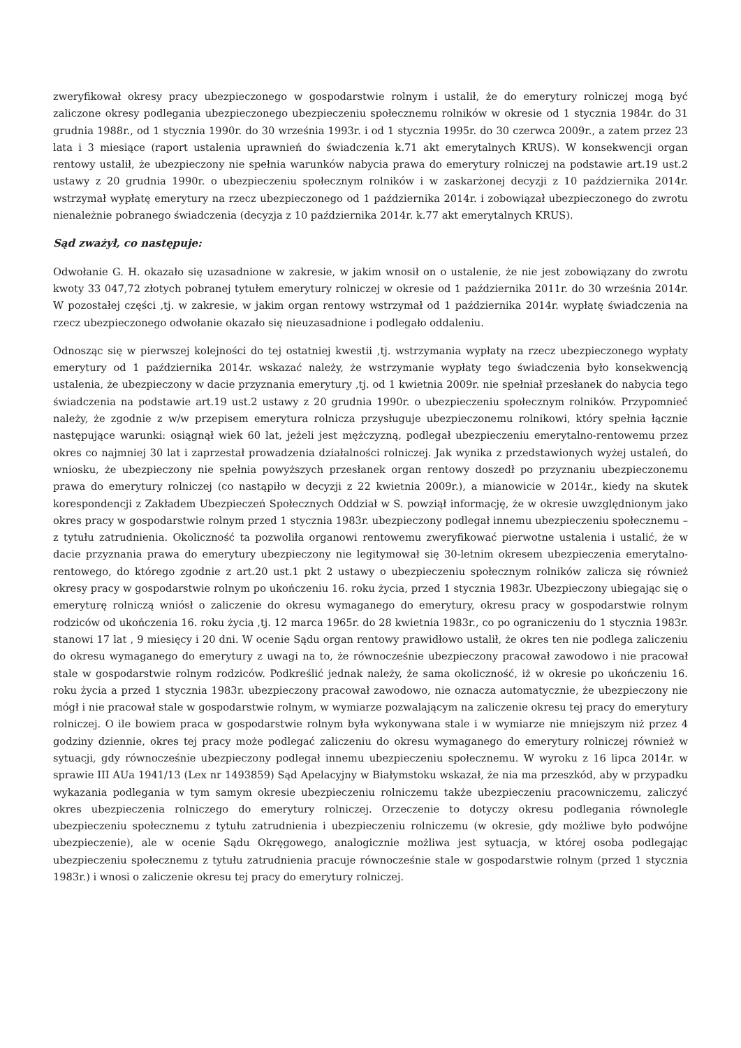zweryfikował okresy pracy ubezpieczonego w gospodarstwie rolnym i ustalił, że do emerytury rolniczej mogą być zaliczone okresy podlegania ubezpieczonego ubezpieczeniu społecznemu rolników w okresie od 1 stycznia 1984r. do 31 grudnia 1988r., od 1 stycznia 1990r. do 30 września 1993r. i od 1 stycznia 1995r. do 30 czerwca 2009r., a zatem przez 23 lata i 3 miesiące (raport ustalenia uprawnień do świadczenia k.71 akt emerytalnych KRUS). W konsekwencji organ rentowy ustalił, że ubezpieczony nie spełnia warunków nabycia prawa do emerytury rolniczej na podstawie art.19 ust.2 ustawy z 20 grudnia 1990r. o ubezpieczeniu społecznym rolników i w zaskarżonej decyzji z 10 października 2014r. wstrzymał wypłatę emerytury na rzecz ubezpieczonego od 1 października 2014r. i zobowiązał ubezpieczonego do zwrotu nienależnie pobranego świadczenia (decyzja z 10 października 2014r. k.77 akt emerytalnych KRUS).
Sąd zważył, co następuje:
Odwołanie G. H. okazało się uzasadnione w zakresie, w jakim wnosił on o ustalenie, że nie jest zobowiązany do zwrotu kwoty 33 047,72 złotych pobranej tytułem emerytury rolniczej w okresie od 1 października 2011r. do 30 września 2014r. W pozostałej części ,tj. w zakresie, w jakim organ rentowy wstrzymał od 1 października 2014r. wypłatę świadczenia na rzecz ubezpieczonego odwołanie okazało się nieuzasadnione i podlegało oddaleniu.
Odnosząc się w pierwszej kolejności do tej ostatniej kwestii ,tj. wstrzymania wypłaty na rzecz ubezpieczonego wypłaty emerytury od 1 października 2014r. wskazać należy, że wstrzymanie wypłaty tego świadczenia było konsekwencją ustalenia, że ubezpieczony w dacie przyznania emerytury ,tj. od 1 kwietnia 2009r. nie spełniał przesłanek do nabycia tego świadczenia na podstawie art.19 ust.2 ustawy z 20 grudnia 1990r. o ubezpieczeniu społecznym rolników. Przypomnieć należy, że zgodnie z w/w przepisem emerytura rolnicza przysługuje ubezpieczonemu rolnikowi, który spełnia łącznie następujące warunki: osiągnął wiek 60 lat, jeżeli jest mężczyzną, podlegał ubezpieczeniu emerytalno-rentowemu przez okres co najmniej 30 lat i zaprzestał prowadzenia działalności rolniczej. Jak wynika z przedstawionych wyżej ustaleń, do wniosku, że ubezpieczony nie spełnia powyższych przesłanek organ rentowy doszedł po przyznaniu ubezpieczonemu prawa do emerytury rolniczej (co nastąpiło w decyzji z 22 kwietnia 2009r.), a mianowicie w 2014r., kiedy na skutek korespondencji z Zakładem Ubezpieczeń Społecznych Oddział w S. powziął informację, że w okresie uwzględnionym jako okres pracy w gospodarstwie rolnym przed 1 stycznia 1983r. ubezpieczony podlegał innemu ubezpieczeniu społecznemu – z tytułu zatrudnienia. Okoliczność ta pozwoliła organowi rentowemu zweryfikować pierwotne ustalenia i ustalić, że w dacie przyznania prawa do emerytury ubezpieczony nie legitymował się 30-letnim okresem ubezpieczenia emerytalno-rentowego, do którego zgodnie z art.20 ust.1 pkt 2 ustawy o ubezpieczeniu społecznym rolników zalicza się również okresy pracy w gospodarstwie rolnym po ukończeniu 16. roku życia, przed 1 stycznia 1983r. Ubezpieczony ubiegając się o emeryturę rolniczą wniósł o zaliczenie do okresu wymaganego do emerytury, okresu pracy w gospodarstwie rolnym rodziców od ukończenia 16. roku życia ,tj. 12 marca 1965r. do 28 kwietnia 1983r., co po ograniczeniu do 1 stycznia 1983r. stanowi 17 lat , 9 miesięcy i 20 dni. W ocenie Sądu organ rentowy prawidłowo ustalił, że okres ten nie podlega zaliczeniu do okresu wymaganego do emerytury z uwagi na to, że równocześnie ubezpieczony pracował zawodowo i nie pracował stale w gospodarstwie rolnym rodziców. Podkreślić jednak należy, że sama okoliczność, iż w okresie po ukończeniu 16. roku życia a przed 1 stycznia 1983r. ubezpieczony pracował zawodowo, nie oznacza automatycznie, że ubezpieczony nie mógł i nie pracował stale w gospodarstwie rolnym, w wymiarze pozwalającym na zaliczenie okresu tej pracy do emerytury rolniczej. O ile bowiem praca w gospodarstwie rolnym była wykonywana stale i w wymiarze nie mniejszym niż przez 4 godziny dziennie, okres tej pracy może podlegać zaliczeniu do okresu wymaganego do emerytury rolniczej również w sytuacji, gdy równocześnie ubezpieczony podlegał innemu ubezpieczeniu społecznemu. W wyroku z 16 lipca 2014r. w sprawie III AUa 1941/13 (Lex nr 1493859) Sąd Apelacyjny w Białymstoku wskazał, że nia ma przeszkód, aby w przypadku wykazania podlegania w tym samym okresie ubezpieczeniu rolniczemu także ubezpieczeniu pracowniczemu, zaliczyć okres ubezpieczenia rolniczego do emerytury rolniczej. Orzeczenie to dotyczy okresu podlegania równolegle ubezpieczeniu społecznemu z tytułu zatrudnienia i ubezpieczeniu rolniczemu (w okresie, gdy możliwe było podwójne ubezpieczenie), ale w ocenie Sądu Okręgowego, analogicznie możliwa jest sytuacja, w której osoba podlegając ubezpieczeniu społecznemu z tytułu zatrudnienia pracuje równocześnie stale w gospodarstwie rolnym (przed 1 stycznia 1983r.) i wnosi o zaliczenie okresu tej pracy do emerytury rolniczej.